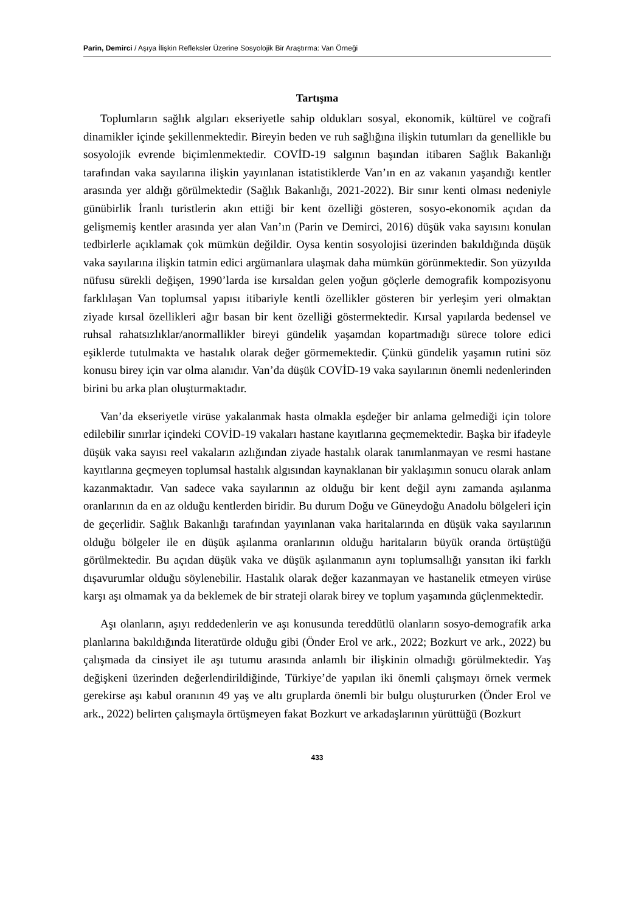Parin, Demirci / Aşıya İlişkin Refleksler Üzerine Sosyolojik Bir Araştırma: Van Örneği
Tartışma
Toplumların sağlık algıları ekseriyetle sahip oldukları sosyal, ekonomik, kültürel ve coğrafi dinamikler içinde şekillenmektedir. Bireyin beden ve ruh sağlığına ilişkin tutumları da genellikle bu sosyolojik evrende biçimlenmektedir. COVİD-19 salgının başından itibaren Sağlık Bakanlığı tarafından vaka sayılarına ilişkin yayınlanan istatistiklerde Van’ın en az vakanın yaşandığı kentler arasında yer aldığı görülmektedir (Sağlık Bakanlığı, 2021-2022). Bir sınır kenti olması nedeniyle günübirlik İranlı turistlerin akın ettiği bir kent özelliği gösteren, sosyo-ekonomik açıdan da gelişmemiş kentler arasında yer alan Van’ın (Parin ve Demirci, 2016) düşük vaka sayısını konulan tedbirlerle açıklamak çok mümkün değildir. Oysa kentin sosyolojisi üzerinden bakıldığında düşük vaka sayılarına ilişkin tatmin edici argümanlara ulaşmak daha mümkün görünmektedir. Son yüzyılda nüfusu sürekli değişen, 1990’larda ise kırsaldan gelen yoğun göçlerle demografik kompozisyonu farklılaşan Van toplumsal yapısı itibariyle kentli özellikler gösteren bir yerleşim yeri olmaktan ziyade kırsal özellikleri ağır basan bir kent özelliği göstermektedir. Kırsal yapılarda bedensel ve ruhsal rahatsızlıklar/anormallikler bireyi gündelik yaşamdan kopartmadığı sürece tolore edici eşiklerde tutulmakta ve hastalık olarak değer görmemektedir. Çünkü gündelik yaşamın rutini söz konusu birey için var olma alanıdır. Van’da düşük COVİD-19 vaka sayılarının önemli nedenlerinden birini bu arka plan oluşturmaktadır.
Van’da ekseriyetle virüse yakalanmak hasta olmakla eşdeğer bir anlama gelmediği için tolore edilebilir sınırlar içindeki COVİD-19 vakaları hastane kayıtlarına geçmemektedir. Başka bir ifadeyle düşük vaka sayısı reel vakaların azlığından ziyade hastalık olarak tanımlanmayan ve resmi hastane kayıtlarına geçmeyen toplumsal hastalık algısından kaynaklanan bir yaklaşımın sonucu olarak anlam kazanmaktadır. Van sadece vaka sayılarının az olduğu bir kent değil aynı zamanda aşılanma oranlarının da en az olduğu kentlerden biridir. Bu durum Doğu ve Güneydoğu Anadolu bölgeleri için de geçerlidir. Sağlık Bakanlığı tarafından yayınlanan vaka haritalarında en düşük vaka sayılarının olduğu bölgeler ile en düşük aşılanma oranlarının olduğu haritaların büyük oranda örtüştüğü görülmektedir. Bu açıdan düşük vaka ve düşük aşılanmanın aynı toplumsallığı yansıtan iki farklı dışavurumlar olduğu söylenebilir. Hastalık olarak değer kazanmayan ve hastanelik etmeyen virüse karşı aşı olmamak ya da beklemek de bir strateji olarak birey ve toplum yaşamında güçlenmektedir.
Aşı olanların, aşıyı reddedenlerin ve aşı konusunda tereddütlü olanların sosyo-demografik arka planlarına bakıldığında literatürde olduğu gibi (Önder Erol ve ark., 2022; Bozkurt ve ark., 2022) bu çalışmada da cinsiyet ile aşı tutumu arasında anlamlı bir ilişkinin olmadığı görülmektedir. Yaş değişkeni üzerinden değerlendirildiğinde, Türkiye’de yapılan iki önemli çalışmayı örnek vermek gerekirse aşı kabul oranının 49 yaş ve altı gruplarda önemli bir bulgu oluştururken (Önder Erol ve ark., 2022) belirten çalışmayla örtüşmeyen fakat Bozkurt ve arkadaşlarının yürüttüğü (Bozkurt
433